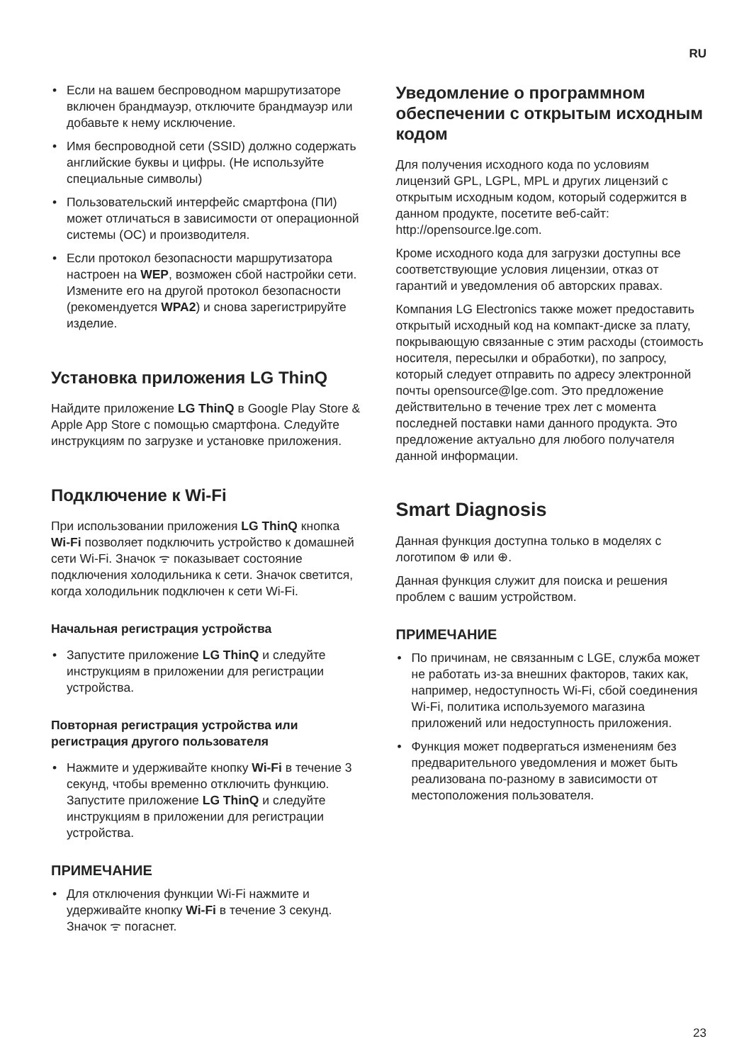RU
• Если на вашем беспроводном маршрутизаторе включен брандмауэр, отключите брандмауэр или добавьте к нему исключение.
• Имя беспроводной сети (SSID) должно содержать английские буквы и цифры. (Не используйте специальные символы)
• Пользовательский интерфейс смартфона (ПИ) может отличаться в зависимости от операционной системы (ОС) и производителя.
• Если протокол безопасности маршрутизатора настроен на WEP, возможен сбой настройки сети. Измените его на другой протокол безопасности (рекомендуется WPA2) и снова зарегистрируйте изделие.
Установка приложения LG ThinQ
Найдите приложение LG ThinQ в Google Play Store & Apple App Store с помощью смартфона. Следуйте инструкциям по загрузке и установке приложения.
Подключение к Wi-Fi
При использовании приложения LG ThinQ кнопка Wi-Fi позволяет подключить устройство к домашней сети Wi-Fi. Значок ᯤ показывает состояние подключения холодильника к сети. Значок светится, когда холодильник подключен к сети Wi-Fi.
Начальная регистрация устройства
• Запустите приложение LG ThinQ и следуйте инструкциям в приложении для регистрации устройства.
Повторная регистрация устройства или регистрация другого пользователя
• Нажмите и удерживайте кнопку Wi-Fi в течение 3 секунд, чтобы временно отключить функцию. Запустите приложение LG ThinQ и следуйте инструкциям в приложении для регистрации устройства.
ПРИМЕЧАНИЕ
• Для отключения функции Wi-Fi нажмите и удерживайте кнопку Wi-Fi в течение 3 секунд. Значок ᯤ погаснет.
Уведомление о программном обеспечении с открытым исходным кодом
Для получения исходного кода по условиям лицензий GPL, LGPL, MPL и других лицензий с открытым исходным кодом, который содержится в данном продукте, посетите веб-сайт: http://opensource.lge.com.
Кроме исходного кода для загрузки доступны все соответствующие условия лицензии, отказ от гарантий и уведомления об авторских правах.
Компания LG Electronics также может предоставить открытый исходный код на компакт-диске за плату, покрывающую связанные с этим расходы (стоимость носителя, пересылки и обработки), по запросу, который следует отправить по адресу электронной почты opensource@lge.com. Это предложение действительно в течение трех лет с момента последней поставки нами данного продукта. Это предложение актуально для любого получателя данной информации.
Smart Diagnosis
Данная функция доступна только в моделях с логотипом ⊕ или ⊕.
Данная функция служит для поиска и решения проблем с вашим устройством.
ПРИМЕЧАНИЕ
• По причинам, не связанным с LGE, служба может не работать из-за внешних факторов, таких как, например, недоступность Wi-Fi, сбой соединения Wi-Fi, политика используемого магазина приложений или недоступность приложения.
• Функция может подвергаться изменениям без предварительного уведомления и может быть реализована по-разному в зависимости от местоположения пользователя.
23